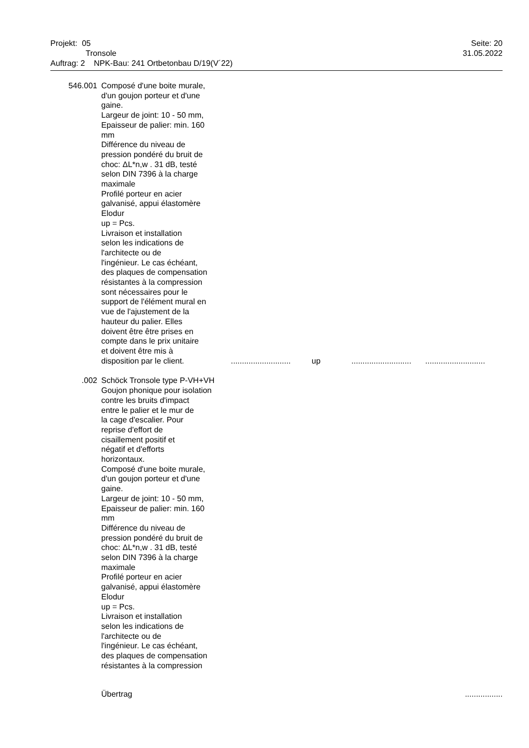Projekt: 05
Tronsole
Auftrag: 2 NPK-Bau: 241 Ortbetonbau D/19(V´22)
Seite: 20
31.05.2022
546.001 Composé d'une boite murale,
d'un goujon porteur et d'une
gaine.
Largeur de joint: 10 - 50 mm,
Epaisseur de palier: min. 160
mm
Différence du niveau de
pression pondéré du bruit de
choc: ΔL*n,w . 31 dB, testé
selon DIN 7396 à la charge
maximale
Profilé porteur en acier
galvanisé, appui élastomère
Elodur
up = Pcs.
Livraison et installation
selon les indications de
l'architecte ou de
l'ingénieur. Le cas échéant,
des plaques de compensation
résistantes à la compression
sont nécessaires pour le
support de l'élément mural en
vue de l'ajustement de la
hauteur du palier. Elles
doivent être être prises en
compte dans le prix unitaire
et doivent être mis à
disposition par le client.
........................... up......................................................
.002 Schöck Tronsole type P-VH+VH
Goujon phonique pour isolation
contre les bruits d'impact
entre le palier et le mur de
la cage d'escalier. Pour
reprise d'effort de
cisaillement positif et
négatif et d'efforts
horizontaux.
Composé d'une boite murale,
d'un goujon porteur et d'une
gaine.
Largeur de joint: 10 - 50 mm,
Epaisseur de palier: min. 160
mm
Différence du niveau de
pression pondéré du bruit de
choc: ΔL*n,w . 31 dB, testé
selon DIN 7396 à la charge
maximale
Profilé porteur en acier
galvanisé, appui élastomère
Elodur
up = Pcs.
Livraison et installation
selon les indications de
l'architecte ou de
l'ingénieur. Le cas échéant,
des plaques de compensation
résistantes à la compression
Übertrag .................